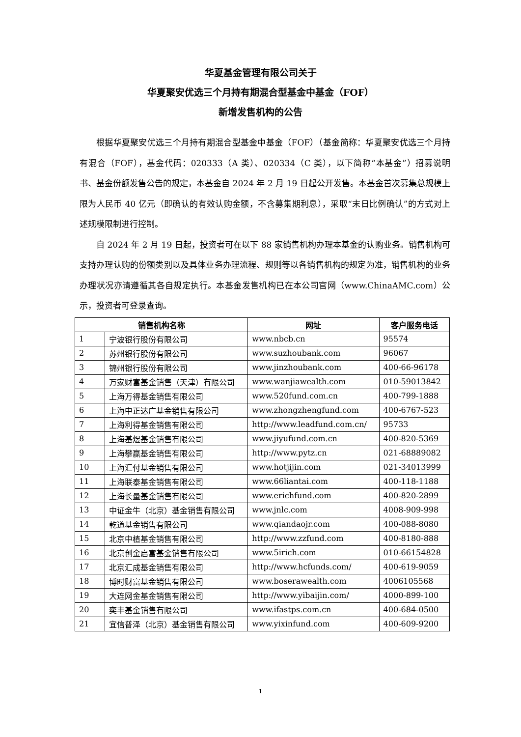华夏基金管理有限公司关于
华夏聚安优选三个月持有期混合型基金中基金（FOF）
新增发售机构的公告
根据华夏聚安优选三个月持有期混合型基金中基金（FOF）（基金简称：华夏聚安优选三个月持有混合（FOF），基金代码：020333（A 类）、020334（C 类），以下简称“本基金”）招募说明书、基金份额发售公告的规定，本基金自 2024 年 2 月 19 日起公开发售。本基金首次募集总规模上限为人民币 40 亿元（即确认的有效认购金额，不含募集期利息），采取“末日比例确认”的方式对上述规模限制进行控制。
自 2024 年 2 月 19 日起，投资者可在以下 88 家销售机构办理本基金的认购业务。销售机构可支持办理认购的份额类别以及具体业务办理流程、规则等以各销售机构的规定为准，销售机构的业务办理状况亦请遵循其各自规定执行。本基金发售机构已在本公司官网（www.ChinaAMC.com）公示，投资者可登录查询。
| 销售机构名称 | | 网址 | 客户服务电话 |
| --- | --- | --- | --- |
| 1 | 宁波银行股份有限公司 | www.nbcb.cn | 95574 |
| 2 | 苏州银行股份有限公司 | www.suzhoubank.com | 96067 |
| 3 | 锦州银行股份有限公司 | www.jinzhoubank.com | 400-66-96178 |
| 4 | 万家财富基金销售（天津）有限公司 | www.wanjiawealth.com | 010-59013842 |
| 5 | 上海万得基金销售有限公司 | www.520fund.com.cn | 400-799-1888 |
| 6 | 上海中正达广基金销售有限公司 | www.zhongzhengfund.com | 400-6767-523 |
| 7 | 上海利得基金销售有限公司 | http://www.leadfund.com.cn/ | 95733 |
| 8 | 上海基煜基金销售有限公司 | www.jiyufund.com.cn | 400-820-5369 |
| 9 | 上海攀赢基金销售有限公司 | http://www.pytz.cn | 021-68889082 |
| 10 | 上海汇付基金销售有限公司 | www.hotjijin.com | 021-34013999 |
| 11 | 上海联泰基金销售有限公司 | www.66liantai.com | 400-118-1188 |
| 12 | 上海长量基金销售有限公司 | www.erichfund.com | 400-820-2899 |
| 13 | 中证金牛（北京）基金销售有限公司 | www.jnlc.com | 4008-909-998 |
| 14 | 乾道基金销售有限公司 | www.qiandaojr.com | 400-088-8080 |
| 15 | 北京中植基金销售有限公司 | http://www.zzfund.com | 400-8180-888 |
| 16 | 北京创金启富基金销售有限公司 | www.5irich.com | 010-66154828 |
| 17 | 北京汇成基金销售有限公司 | http://www.hcfunds.com/ | 400-619-9059 |
| 18 | 博时财富基金销售有限公司 | www.boserawealth.com | 4006105568 |
| 19 | 大连网金基金销售有限公司 | http://www.yibaijin.com/ | 4000-899-100 |
| 20 | 奕丰基金销售有限公司 | www.ifastps.com.cn | 400-684-0500 |
| 21 | 宜信普泽（北京）基金销售有限公司 | www.yixinfund.com | 400-609-9200 |
1